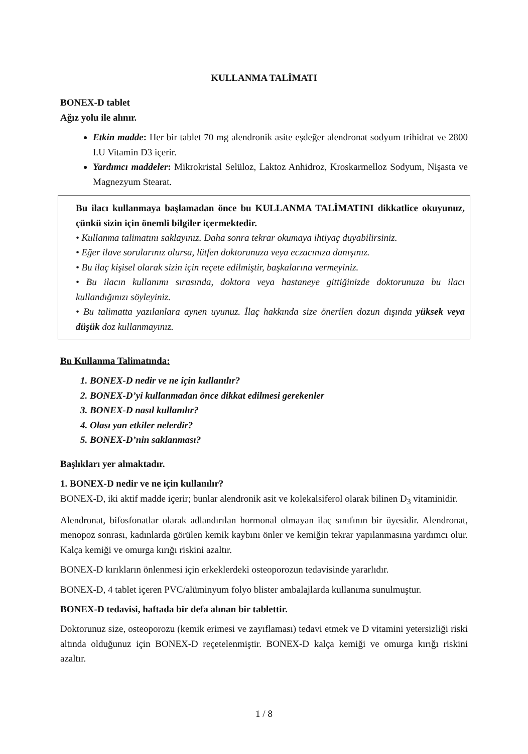KULLANMA TALİMATI
BONEX-D tablet
Ağız yolu ile alınır.
Etkin madde: Her bir tablet 70 mg alendronik asite eşdeğer alendronat sodyum trihidrat ve 2800 I.U Vitamin D3 içerir.
Yardımcı maddeler: Mikrokristal Selüloz, Laktoz Anhidroz, Kroskarmelloz Sodyum, Nişasta ve Magnezyum Stearat.
Bu ilacı kullanmaya başlamadan önce bu KULLANMA TALİMATINI dikkatlice okuyunuz, çünkü sizin için önemli bilgiler içermektedir.
• Kullanma talimatını saklayınız. Daha sonra tekrar okumaya ihtiyaç duyabilirsiniz.
• Eğer ilave sorularınız olursa, lütfen doktorunuza veya eczacınıza danışınız.
• Bu ilaç kişisel olarak sizin için reçete edilmiştir, başkalarına vermeyiniz.
• Bu ilacın kullanımı sırasında, doktora veya hastaneye gittiğinizde doktorunuza bu ilacı kullandığınızı söyleyiniz.
• Bu talimatta yazılanlara aynen uyunuz. İlaç hakkında size önerilen dozun dışında yüksek veya düşük doz kullanmayınız.
Bu Kullanma Talimatında:
1. BONEX-D nedir ve ne için kullanılır?
2. BONEX-D’yi kullanmadan önce dikkat edilmesi gerekenler
3. BONEX-D nasıl kullanılır?
4. Olası yan etkiler nelerdir?
5. BONEX-D’nin saklanması?
Başlıkları yer almaktadır.
1. BONEX-D nedir ve ne için kullanılır?
BONEX-D, iki aktif madde içerir; bunlar alendronik asit ve kolekalsiferol olarak bilinen D<sub>3</sub> vitaminidir.
Alendronat, bifosfonatlar olarak adlandırılan hormonal olmayan ilaç sınıfının bir üyesidir. Alendronat, menopoz sonrası, kadınlarda görülen kemik kaybını önler ve kemiğin tekrar yapılanmasına yardımcı olur. Kalça kemiği ve omurga kırığı riskini azaltır.
BONEX-D kırıkların önlenmesi için erkeklerdeki osteoporozun tedavisinde yararlıdır.
BONEX-D, 4 tablet içeren PVC/alüminyum folyo blister ambalajlarda kullanıma sunulmuştur.
BONEX-D tedavisi, haftada bir defa alınan bir tablettir.
Doktorunuz size, osteoporozu (kemik erimesi ve zayıflaması) tedavi etmek ve D vitamini yetersizliği riski altında olduğunuz için BONEX-D reçetelenmiştir. BONEX-D kalça kemiği ve omurga kırığı riskini azaltır.
1 / 8